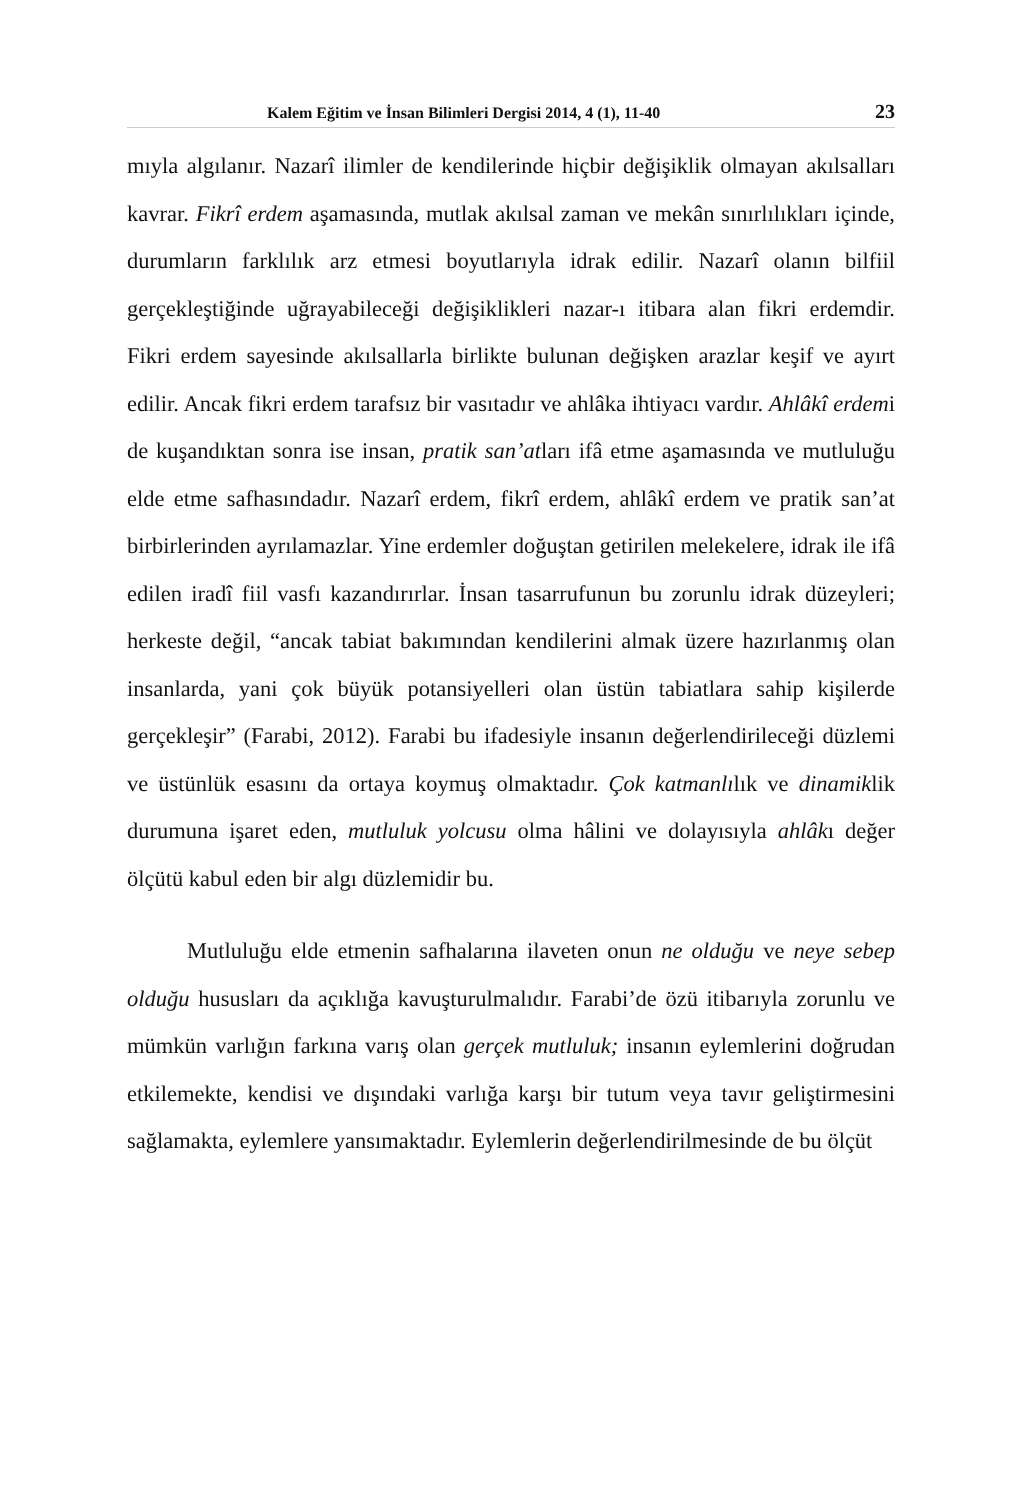Kalem Eğitim ve İnsan Bilimleri Dergisi 2014, 4 (1), 11-40 23
mıyla algılanır. Nazarî ilimler de kendilerinde hiçbir değişiklik olmayan akılsalları kavrar. Fikrî erdem aşamasında, mutlak akılsal zaman ve mekân sınırlılıkları içinde, durumların farklılık arz etmesi boyutlarıyla idrak edilir. Nazarî olanın bilfiil gerçekleştiğinde uğrayabileceği değişiklikleri nazar-ı itibara alan fikri erdemdir. Fikri erdem sayesinde akılsallarla birlikte bulunan değişken arazlar keşif ve ayırt edilir. Ancak fikri erdem tarafsız bir vasıtadır ve ahlâka ihtiyacı vardır. Ahlâkî erdemi de kuşandıktan sonra ise insan, pratik san’atları ifâ etme aşamasında ve mutluluğu elde etme safhasındadır. Nazarî erdem, fikrî erdem, ahlâkî erdem ve pratik san’at birbirlerinden ayrılamazlar. Yine erdemler doğuştan getirilen melekelere, idrak ile ifâ edilen iradî fiil vasfı kazandırırlar. İnsan tasarrufunun bu zorunlu idrak düzeyleri; herkeste değil, “ancak tabiat bakımından kendilerini almak üzere hazırlanmış olan insanlarda, yani çok büyük potansiyelleri olan üstün tabiatlara sahip kişilerde gerçekleşir” (Farabi, 2012). Farabi bu ifadesiyle insanın değerlendirileceği düzlemi ve üstünlük esasını da ortaya koymuş olmaktadır. Çok katmanlılık ve dinamiklik durumuna işaret eden, mutluluk yolcusu olma hâlini ve dolayısıyla ahlâkı değer ölçütü kabul eden bir algı düzlemidir bu.
Mutluluğu elde etmenin safhalarına ilaveten onun ne olduğu ve neye sebep olduğu hususları da açıklığa kavuşturulmalıdır. Farabi’de özü itibarıyla zorunlu ve mümkün varlığın farkına varış olan gerçek mutluluk; insanın eylemlerini doğrudan etkilemekte, kendisi ve dışındaki varlığa karşı bir tutum veya tavır geliştirmesini sağlamakta, eylemlere yansımaktadır. Eylemlerin değerlendirilmesinde de bu ölçüt